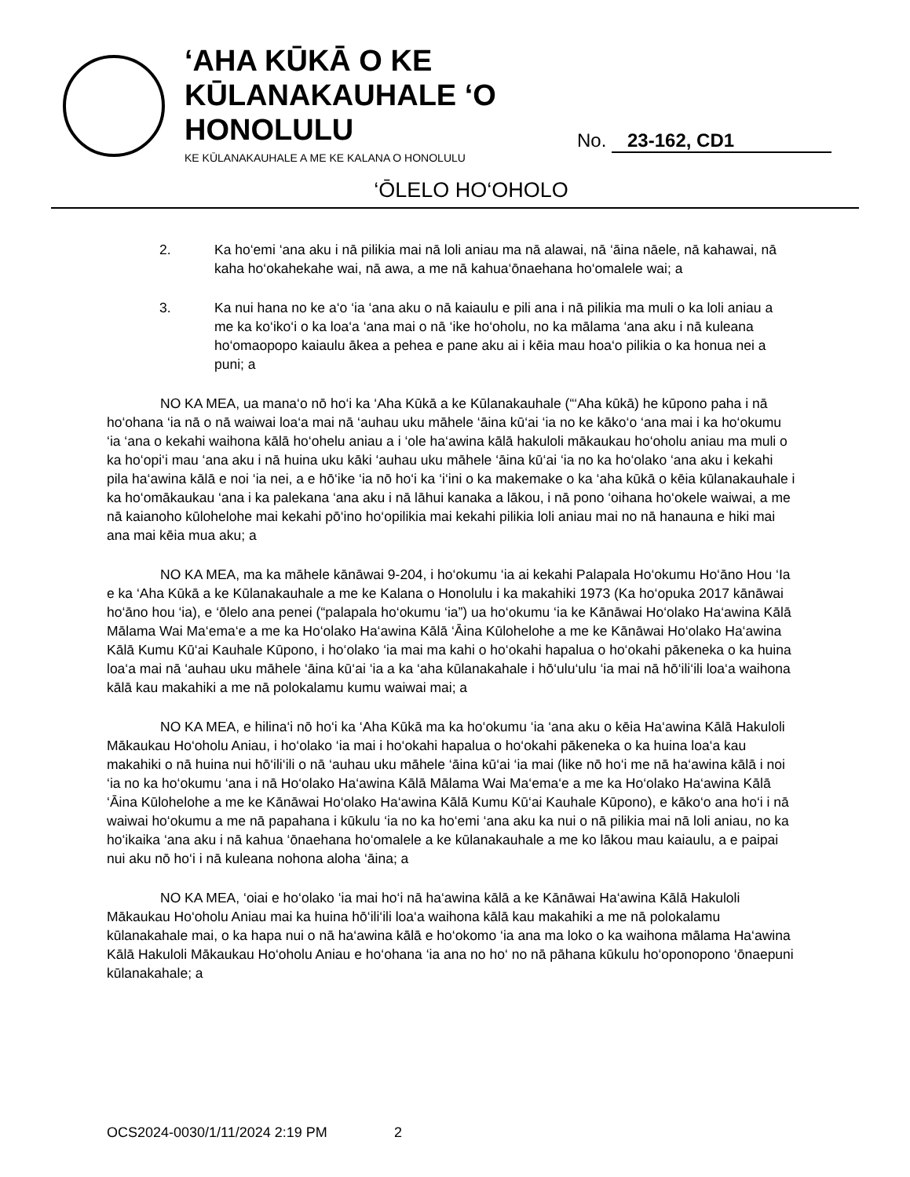‘AHA KŪKĀ O KE KŪLANAKAUHALE ‘O HONOLULU
KE KŪLANAKAUHALE A ME KE KALANA O HONOLULU
No. 23-162, CD1
‘ŌLELO HO‘OHOLO
2. Ka ho‘emi ‘ana aku i nā pilikia mai nā loli aniau ma nā alawai, nā ‘āina nāele, nā kahawai, nā kaha ho‘okahekahe wai, nā awa, a me nā kahua‘ōnaehana ho‘omalele wai; a
3. Ka nui hana no ke a‘o ‘ia ‘ana aku o nā kaiaulu e pili ana i nā pilikia ma muli o ka loli aniau a me ka ko‘iko‘i o ka loa‘a ‘ana mai o nā ‘ike ho‘oholu, no ka mālama ‘ana aku i nā kuleana ho‘omaopopo kaiaulu ākea a pehea e pane aku ai i kēia mau hoa‘o pilikia o ka honua nei a puni; a
NO KA MEA, ua mana‘o nō ho‘i ka ‘Aha Kūkā a ke Kūlanakauhale (“‘Aha kūkā) he kūpono paha i nā ho‘ohana ‘ia nā o nā waiwai loa‘a mai nā ‘auhau uku māhele ‘āina kū‘ai ‘ia no ke kāko‘o ‘ana mai i ka ho‘okumu ‘ia ‘ana o kekahi waihona kālā ho‘ohelu aniau a i ‘ole ha‘awina kālā hakuloli mākaukau ho‘oholu aniau ma muli o ka ho‘opi‘i mau ‘ana aku i nā huina uku kāki ‘auhau uku māhele ‘āina kū‘ai ‘ia no ka ho‘olako ‘ana aku i kekahi pila ha‘awina kālā e noi ‘ia nei, a e hō‘ike ‘ia nō ho‘i ka ‘i‘ini o ka makemake o ka ‘aha kūkā o kēia kūlanakauhale i ka ho‘omākaukau ‘ana i ka palekana ‘ana aku i nā lāhui kanaka a lākou, i nā pono ‘oihana ho‘okele waiwai, a me nā kaianoho kūlohelohe mai kekahi pō‘ino ho‘opilikia mai kekahi pilikia loli aniau mai no nā hanauna e hiki mai ana mai kēia mua aku; a
NO KA MEA, ma ka māhele kānāwai 9-204, i ho‘okumu ‘ia ai kekahi Palapala Ho‘okumu Ho‘āno Hou ‘Ia e ka ‘Aha Kūkā a ke Kūlanakauhale a me ke Kalana o Honolulu i ka makahiki 1973 (Ka ho‘opuka 2017 kānāwai ho‘āno hou ‘ia), e ‘ōlelo ana penei (“palapala ho‘okumu ‘ia”) ua ho‘okumu ‘ia ke Kānāwai Ho‘olako Ha‘awina Kālā Mālama Wai Ma‘ema‘e a me ka Ho‘olako Ha‘awina Kālā ‘Āina Kūlohelohe a me ke Kānāwai Ho‘olako Ha‘awina Kālā Kumu Kū‘ai Kauhale Kūpono, i ho‘olako ‘ia mai ma kahi o ho‘okahi hapalua o ho‘okahi pākeneka o ka huina loa‘a mai nā ‘auhau uku māhele ‘āina kū‘ai ‘ia a ka ‘aha kūlanakahale i hō‘ulu‘ulu ‘ia mai nā hō‘ili‘ili loa‘a waihona kālā kau makahiki a me nā polokalamu kumu waiwai mai; a
NO KA MEA, e hilina‘i nō ho‘i ka ‘Aha Kūkā ma ka ho‘okumu ‘ia ‘ana aku o kēia Ha‘awina Kālā Hakuloli Mākaukau Ho‘oholu Aniau, i ho‘olako ‘ia mai i ho‘okahi hapalua o ho‘okahi pākeneka o ka huina loa‘a kau makahiki o nā huina nui hō‘ili‘ili o nā ‘auhau uku māhele ‘āina kū‘ai ‘ia mai (like nō ho‘i me nā ha‘awina kālā i noi ‘ia no ka ho‘okumu ‘ana i nā Ho‘olako Ha‘awina Kālā Mālama Wai Ma‘ema‘e a me ka Ho‘olako Ha‘awina Kālā ‘Āina Kūlohelohe a me ke Kānāwai Ho‘olako Ha‘awina Kālā Kumu Kū‘ai Kauhale Kūpono), e kāko‘o ana ho‘i i nā waiwai ho‘okumu a me nā papahana i kūkulu ‘ia no ka ho‘emi ‘ana aku ka nui o nā pilikia mai nā loli aniau, no ka ho‘ikaika ‘ana aku i nā kahua ‘ōnaehana ho‘omalele a ke kūlanakauhale a me ko lākou mau kaiaulu, a e paipai nui aku nō ho‘i i nā kuleana nohona aloha ‘āina; a
NO KA MEA, ‘oiai e ho‘olako ‘ia mai ho‘i nā ha‘awina kālā a ke Kānāwai Ha‘awina Kālā Hakuloli Mākaukau Ho‘oholu Aniau mai ka huina hō‘ili‘ili loa‘a waihona kālā kau makahiki a me nā polokalamu kūlanakahale mai, o ka hapa nui o nā ha‘awina kālā e ho‘okomo ‘ia ana ma loko o ka waihona mālama Ha‘awina Kālā Hakuloli Mākaukau Ho‘oholu Aniau e ho‘ohana ‘ia ana no ho‘ no nā pāhana kūkulu ho‘oponopono ‘ōnaepuni kūlanakahale; a
OCS2024-0030/1/11/2024 2:19 PM 2